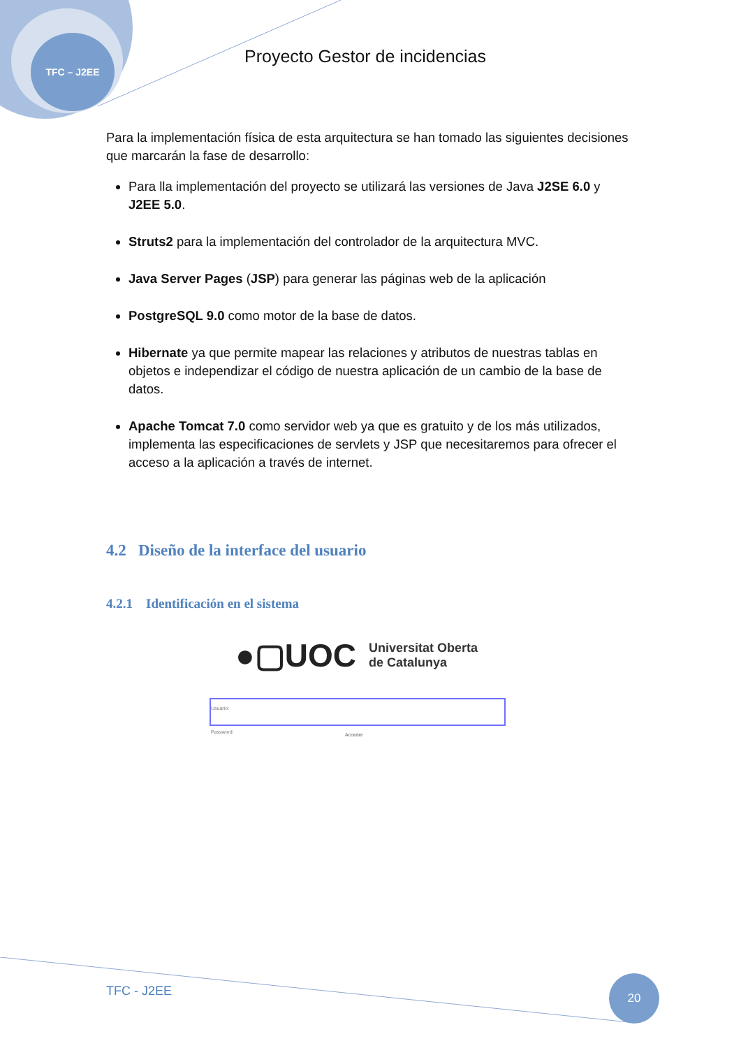TFC – J2EE
Proyecto Gestor de incidencias
Para la implementación física de esta arquitectura se han tomado las siguientes decisiones que marcarán la fase de desarrollo:
Para lla implementación del proyecto se utilizará las versiones de Java J2SE 6.0 y J2EE 5.0.
Struts2 para la implementación del controlador de la arquitectura MVC.
Java Server Pages (JSP) para generar las páginas web de la aplicación
PostgreSQL 9.0 como motor de la base de datos.
Hibernate ya que permite mapear las relaciones y atributos de nuestras tablas en objetos e independizar el código de nuestra aplicación de un cambio de la base de datos.
Apache Tomcat 7.0 como servidor web ya que es gratuito y de los más utilizados, implementa las especificaciones de servlets y JSP que necesitaremos para ofrecer el acceso a la aplicación a través de internet.
4.2 Diseño de la interface del usuario
4.2.1 Identificación en el sistema
●▢UOC Universitat Oberta
de Catalunya
Usuario:
Password:
Acceder
TFC - J2EE
20